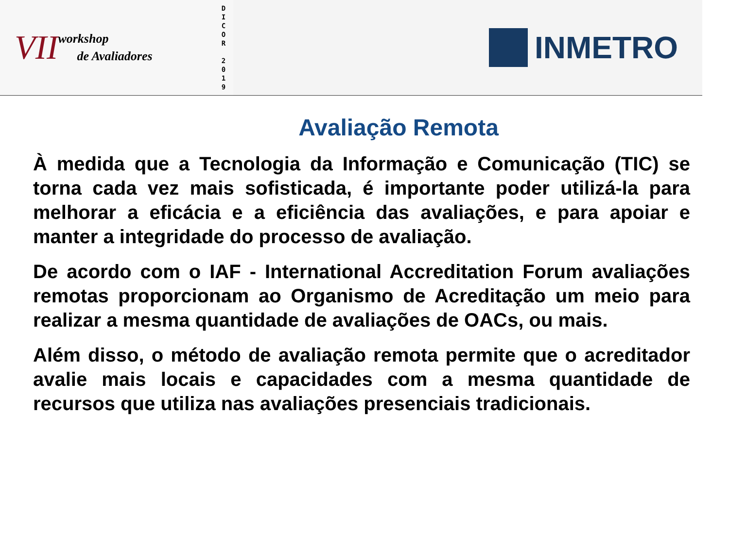VII
workshop
de Avaliadores
D
I
C
O
R
2
0
1
9
INMETRO
Avaliação Remota
À medida que a Tecnologia da Informação e Comunicação (TIC) se torna cada vez mais sofisticada, é importante poder utilizá-la para melhorar a eficácia e a eficiência das avaliações, e para apoiar e manter a integridade do processo de avaliação.
De acordo com o IAF - International Accreditation Forum avaliações remotas proporcionam ao Organismo de Acreditação um meio para realizar a mesma quantidade de avaliações de OACs, ou mais.
Além disso, o método de avaliação remota permite que o acreditador avalie mais locais e capacidades com a mesma quantidade de recursos que utiliza nas avaliações presenciais tradicionais.